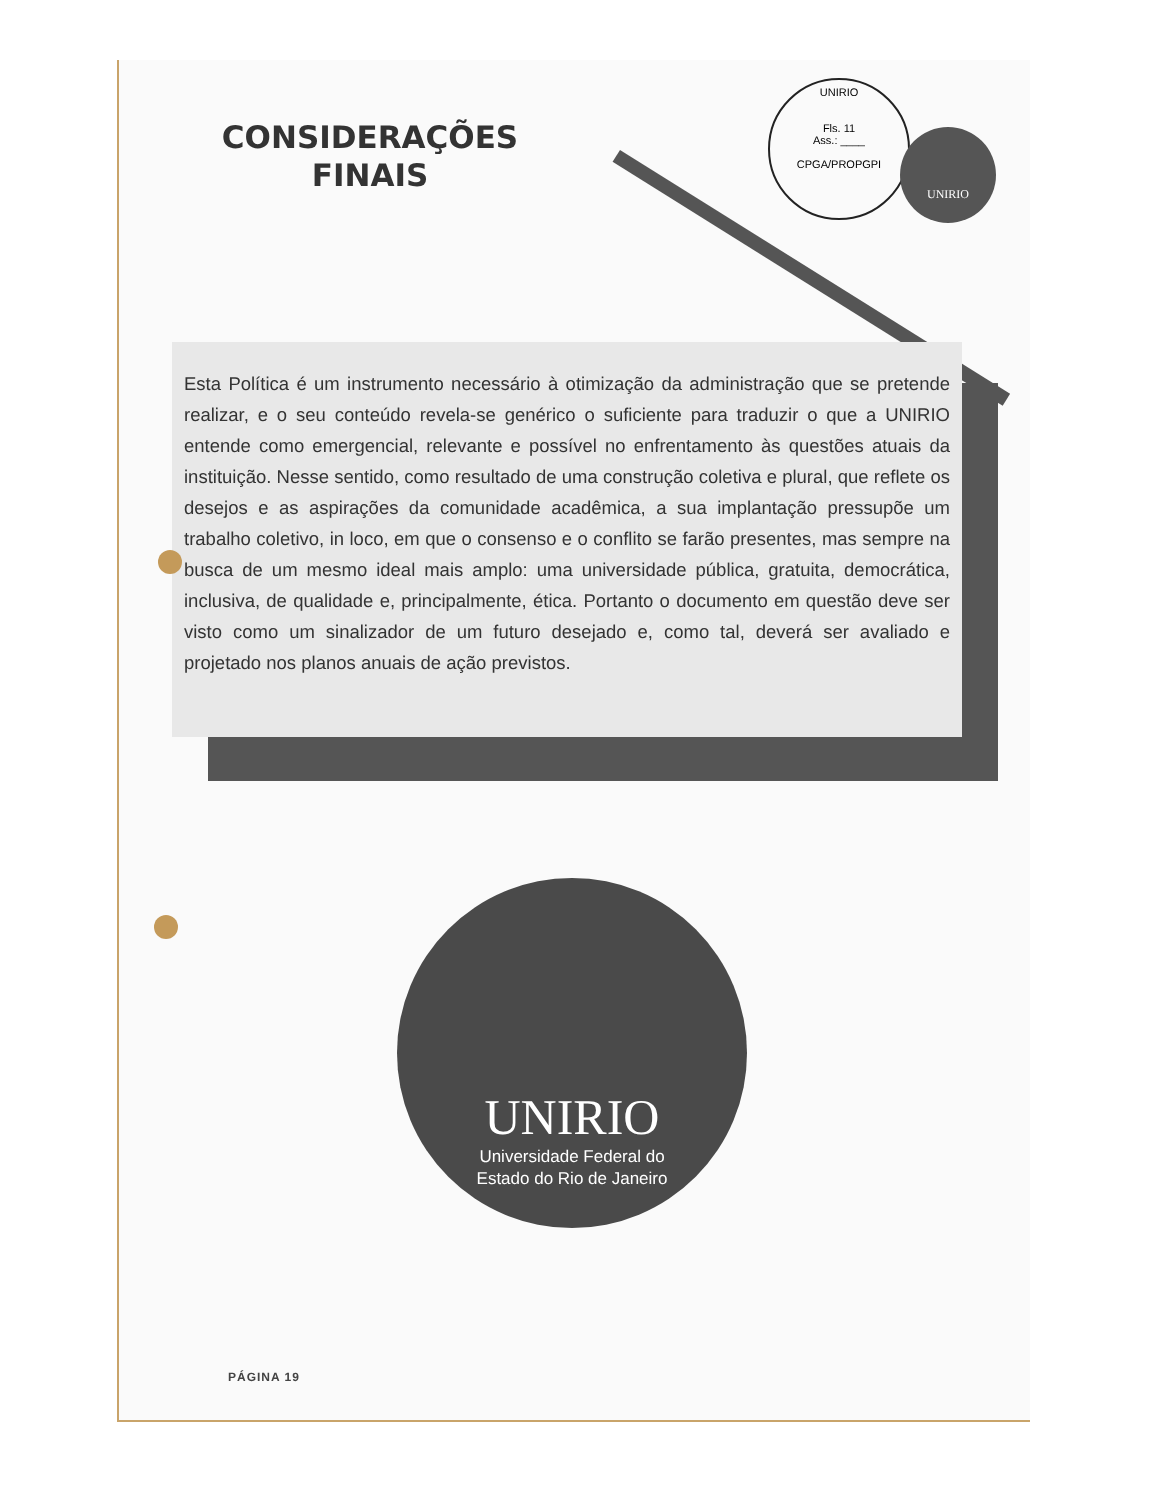CONSIDERAÇÕES
FINAIS
UNIRIO
Fls. 11
Ass.: ____
CPGA/PROPGPI
UNIRIO
Esta Política é um instrumento necessário à otimização da administração que se pretende realizar, e o seu conteúdo revela-se genérico o suficiente para traduzir o que a UNIRIO entende como emergencial, relevante e possível no enfrentamento às questões atuais da instituição. Nesse sentido, como resultado de uma construção coletiva e plural, que reflete os desejos e as aspirações da comunidade acadêmica, a sua implantação pressupõe um trabalho coletivo, in loco, em que o consenso e o conflito se farão presentes, mas sempre na busca de um mesmo ideal mais amplo: uma universidade pública, gratuita, democrática, inclusiva, de qualidade e, principalmente, ética. Portanto o documento em questão deve ser visto como um sinalizador de um futuro desejado e, como tal, deverá ser avaliado e projetado nos planos anuais de ação previstos.
UNIRIO
Universidade Federal do
Estado do Rio de Janeiro
PÁGINA 19